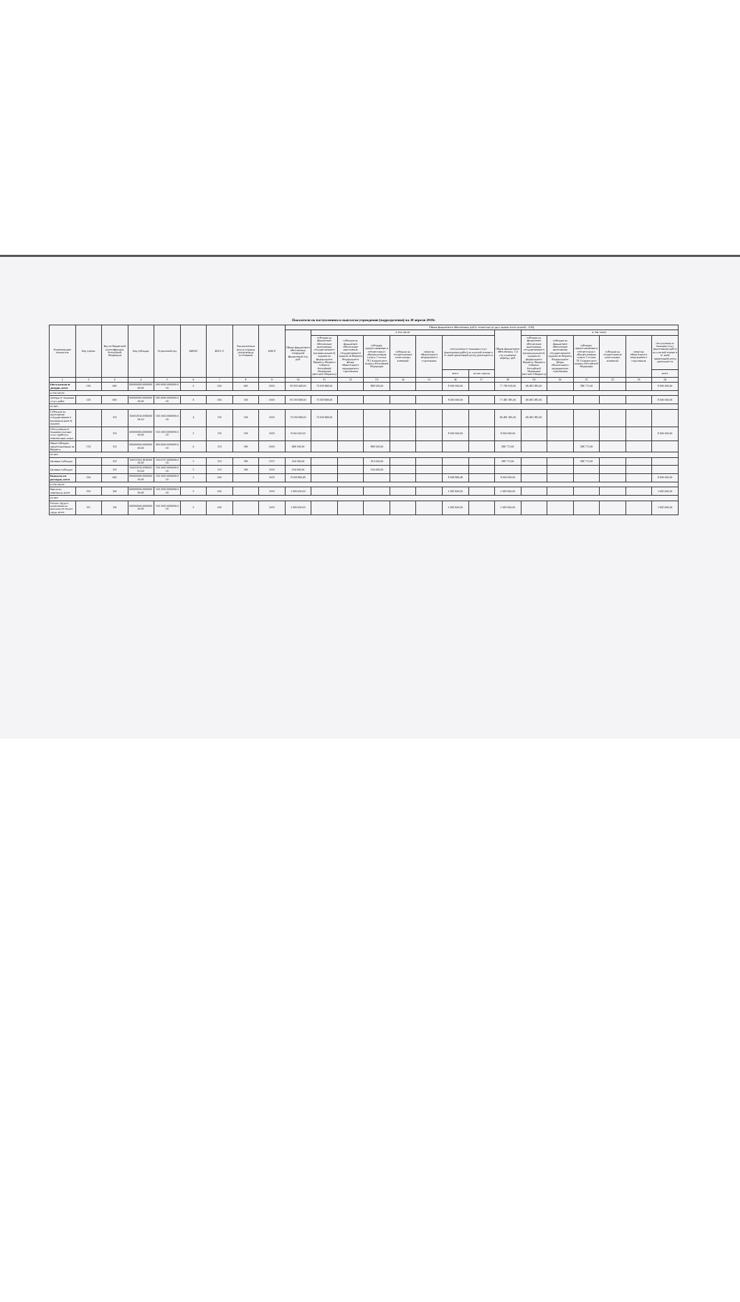Показатели по поступлениям и выплатам учреждения (подразделения) на 30 апреля 2019г.
| Наименование показателя | Код строки | Код по бюджетной классификации Российской Федерации | Код субсидии | Отраслевой код | КВФО | КОСГУ | Аналитическая группа подвида доходов/вида источников | КФСР | Объем финансового обеспечения, руб (с точностью до двух знаков после запятой - 0,00) | | | | | | | | | | | | | | |
| --- | --- | --- | --- | --- | --- | --- | --- | --- | --- | --- | --- | --- | --- | --- | --- | --- | --- | --- | --- | --- | --- | --- | --- |
| | | | | | | | | | Объем финансового обеспечения, очередной финансовый год, руб. | в том числе: | | | | | | | Объем финансового обеспечения, 1-й год планового периода, руб. | в том числе: | | | | | |
| | | | | | | | | | | субсидия на финансовое обеспечение выполнения государственного (муниципального) задания из федерального бюджета, бюджета субъекта Российской Федерации (местного бюджета) | субсидия на финансовое обеспечение выполнения государственного задания из бюджета Федерального фонда обязательного медицинского страхования | субсидии, предоставляемые в соответствии с абзацем вторым пункта 1 статьи 78.1 Бюджетного кодекса Российской Федерации | субсидии на осуществление капитальных вложений | средства обязательного медицинского страхования | поступления от оказания услуг (выполнения работ) на платной основе и от иной приносящей доход деятельности | | | субсидия на финансовое обеспечение выполнения государственного (муниципального) задания из федерального бюджета, бюджета субъекта Российской Федерации (местного бюджета) | субсидия на финансовое обеспечение выполнения государственного задания из бюджета Федерального фонда обязательного медицинского страхования | субсидии, предоставляемые в соответствии с абзацем вторым пункта 1 статьи 78.1 Бюджетного кодекса Российской Федерации | субсидии на осуществление капитальных вложений | средства обязательного медицинского страхования | поступления от оказания услуг (выполнения работ) на платной основе и от иной приносящей доход деятельности |
| | | | | | | | | | | | | | | | всего | из них гранты | | | | | | | всего |
| 1 | 2 | 3 | 4 | 5 | 6 | 7 | 8 | 9 | 10 | 11 | 12 | 13 | 14 | 15 | 16 | 17 | 18 | 19 | 20 | 21 | 22 | 23 | 24 |
| Поступления от доходов, всего | 100 | 000 | 000000000.000000000.00 | 000.0000.0000000.000 | 0 | 000 | 000 | 0000 | 81 902 468,00 | 73 033 968,00 | | 868 500,00 | | | 8 000 000,00 | | 77 780 160,00 | 69 481 385,00 | | 298 775,00 | | | 8 000 000,00 |
| в том числе: | | | | | | | | | | | | | | | | | | | | | | | |
| Доходы от оказания услуг, работ | 120 | 000 | 000000000.000000000.00 | 000.0000.0000000.000 | 0 | 000 | 130 | 0000 | 81 033 968,00 | 73 033 968,00 | | | | | 8 000 000,00 | | 77 481 385,00 | 69 481 385,00 | | | | | 8 000 000,00 |
| из них: | | | | | | | | | | | | | | | | | | | | | | | |
| Субсидии на выполнение государственного (муниципального) задания | | 131 | 150052010.059000000.0У | 150.1002.0000000.000 | 4 | 131 | 130 | 1002 | 73 033 968,00 | 73 033 968,00 | | | | | | | 69 481 385,00 | 69 481 385,00 | | | | | |
| Поступления от оказания платных услуг (работ) и компенсации затрат | | 131 | 000000000.000000000.00 | 150.1002.0000000.000 | 2 | 131 | 130 | 1002 | 8 000 000,00 | | | | | | 8 000 000,00 | | 8 000 000,00 | | | | | | 8 000 000,00 |
| Иные субсидии, предоставленные из бюджета | 150 | 152 | 000000000.000000000.00 | 000.0000.0000000.000 | 0 | 152 | 180 | 0000 | 868 500,00 | | | 868 500,00 | | | | | 298 775,00 | | | 298 775,00 | | | |
| из них: | | | | | | | | | | | | | | | | | | | | | | | |
| Целевые субсидии | | 152 | 150012102.491000000.00 | 150.0707.0000000.000 | 5 | 152 | 180 | 0707 | 314 500,00 | | | 314 500,00 | | | | | 298 775,00 | | | 298 775,00 | | | |
| Целевые субсидии | | 152 | 150052010.059000135.ОУ | 150.1002.0000000.000 | 5 | 152 | 180 | 1002 | 554 000,00 | | | 554 000,00 | | | | | | | | | | | |
| Выплаты по расходам, всего | 200 | 000 | 000000000.000000000.00 | 150.1002.0000000.000 | 2 | 000 | | 1002 | 8 009 869,48 | | | | | | 8 009 869,48 | | 8 000 000,00 | | | | | | 8 000 000,00 |
| в том числе: | | | | | | | | | | | | | | | | | | | | | | | |
| Выплаты персоналу, всего | 210 | 100 | 000000000.000000000.00 | 150.1002.0000000.000 | 2 | 000 | | 1002 | 1 692 600,00 | | | | | | 1 692 600,00 | | 1 692 600,00 | | | | | | 1 692 600,00 |
| из них: | | | | | | | | | | | | | | | | | | | | | | | |
| Оплата труда и начисления на выплаты по оплате труда, всего | 211 | 110 | 000000000.000000000.00 | 150.1002.0000000.000 | 2 | 000 | | 1002 | 1 692 600,00 | | | | | | 1 692 600,00 | | 1 692 600,00 | | | | | | 1 692 600,00 |